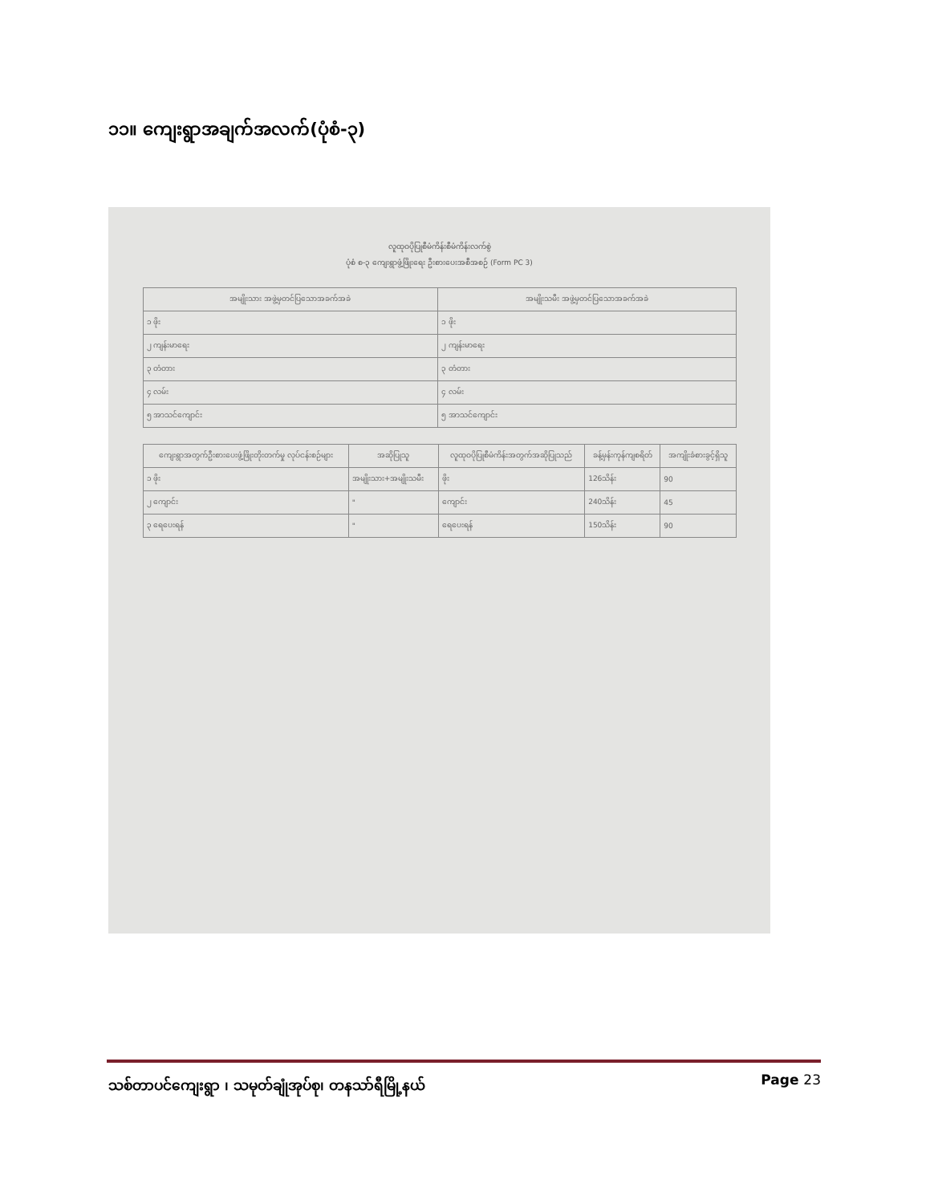၁၁။ ကျေးရွာအချက်အလက်(ပုံစံ-၃)
လူထုဝပိုပြုစီမံကိန်းစီမံကိန်းလက်စွဲ
ပုံစံ စ-၃ ကျေးရွာဖွံ့ဖြိုးရေး ဦးစားပေးအစီအစဉ် (Form PC 3)
| အမျိုးသား အဖွဲ့မှတင်ပြသောအခက်အခဲ | အမျိုးသမီး အဖွဲ့မှတင်ပြသောအခက်အခဲ |
| --- | --- |
| ၁ ဖိုး | ၁ ဖိုး |
| ၂ ကျန်းမာရေး | ၂ ကျန်းမာရေး |
| ၃ တံတား | ၃ တံတား |
| ၄ လမ်း | ၄ လမ်း |
| ၅ အာသင်ကျောင်း | ၅ အာသင်ကျောင်း |
| ကျေးရွာအတွက်ဦးစားပေးဖွံ့ဖြိုးတိုးတက်မှု လုပ်ငန်းစဉ်များ | အဆိုပြုသူ | လူထုဝပိုပြုစီမံကိန်းအတွက်အဆိုပြုသည် | ခန့်မှန်းကုန်ကျစရိတ် | အကျိုးခံစားခွင့်ရှိသူ |
| --- | --- | --- | --- | --- |
| ၁ ဖိုး | အမျိုးသား+အမျိုးသမီး | ဖိုး | 126သိန်း | 90 |
| ၂ ကျောင်း | " | ကျောင်း | 240သိန်း | 45 |
| ၃ ရေပေးရန် | " | ရေပေးရန် | 150သိန်း | 90 |
သစ်တာပင်ကျေးရွာ ၊ သမုတ်ချုံအုပ်စု၊ တနသာ်ရီမြို့နယ် Page 23